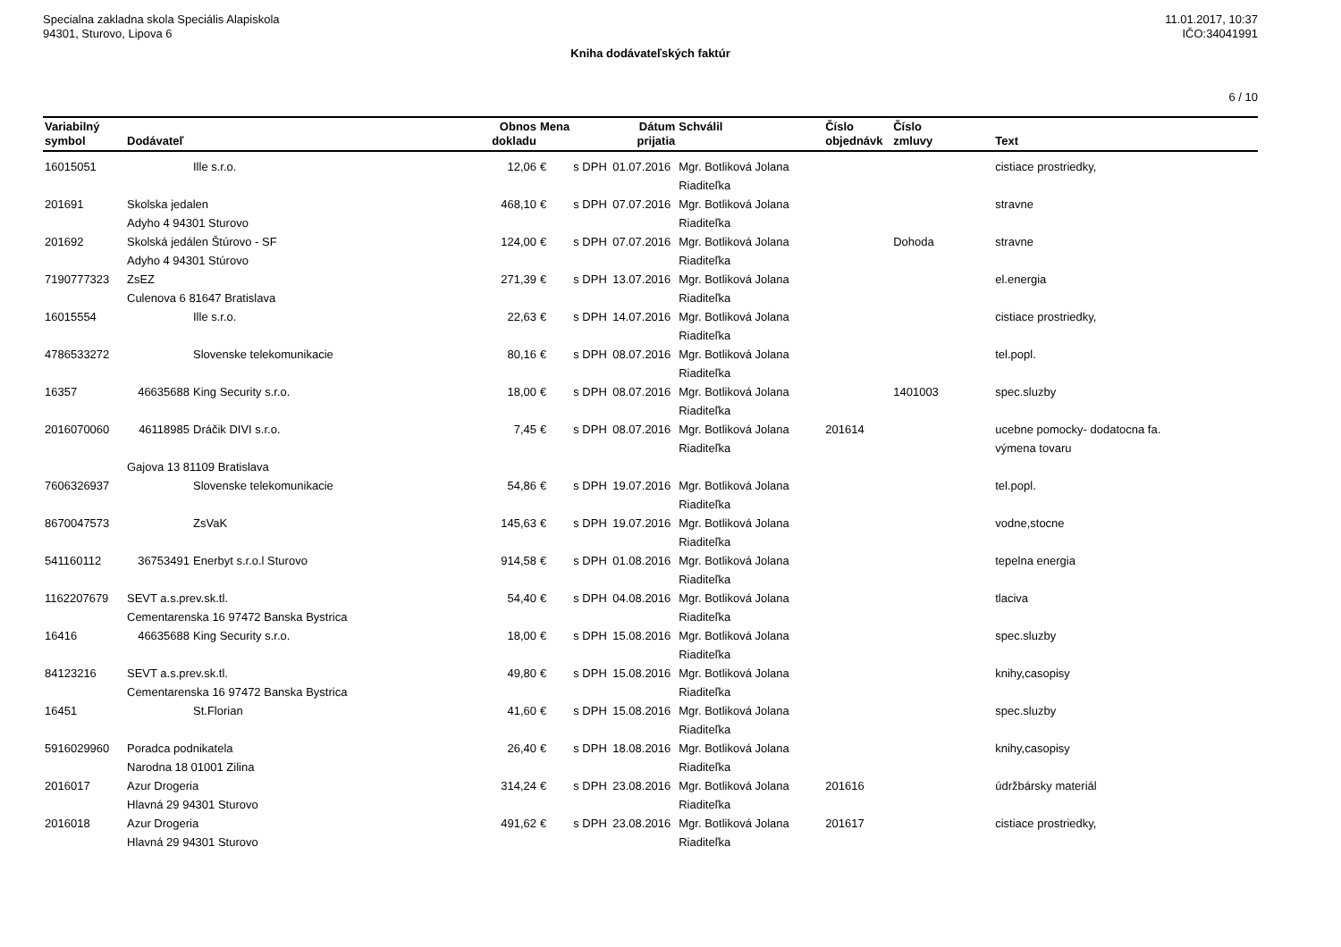Specialna zakladna skola Speciális Alapiskola
94301, Sturovo, Lipova 6
11.01.2017, 10:37
IČO:34041991
Kniha dodávateľských faktúr
6 / 10
| Variabilný symbol | Dodávateľ | | Obnos dokladu | Mena | | Dátum prijatia | Schválil | Číslo objednávk | Číslo zmluvy | Text |
| --- | --- | --- | --- | --- | --- | --- | --- | --- | --- | --- |
| 16015051 | | Ille s.r.o. | 12,06 | € | s DPH | 01.07.2016 | Mgr. Botliková Jolana Riaditeľka | | | cistiace prostriedky, |
| 201691 | Skolska jedalen Adyho 4 94301 Sturovo | | 468,10 | € | s DPH | 07.07.2016 | Mgr. Botliková Jolana Riaditeľka | | | stravne |
| 201692 | Skolská jedálen Štúrovo - SF Adyho 4 94301 Stúrovo | | 124,00 | € | s DPH | 07.07.2016 | Mgr. Botliková Jolana Riaditeľka | | Dohoda | stravne |
| 7190777323 | ZsEZ Culenova 6 81647 Bratislava | | 271,39 | € | s DPH | 13.07.2016 | Mgr. Botliková Jolana Riaditeľka | | | el.energia |
| 16015554 | | Ille s.r.o. | 22,63 | € | s DPH | 14.07.2016 | Mgr. Botliková Jolana Riaditeľka | | | cistiace prostriedky, |
| 4786533272 | | Slovenske telekomunikacie | 80,16 | € | s DPH | 08.07.2016 | Mgr. Botliková Jolana Riaditeľka | | | tel.popl. |
| 16357 | 46635688 | King Security s.r.o. | 18,00 | € | s DPH | 08.07.2016 | Mgr. Botliková Jolana Riaditeľka | | 1401003 | spec.sluzby |
| 2016070060 | 46118985 | Dráčik DIVI s.r.o. | 7,45 | € | s DPH | 08.07.2016 | Mgr. Botliková Jolana Riaditeľka | 201614 | | ucebne pomocky- dodatocna fa. výmena tovaru |
| | Gajova 13 81109 Bratislava | | | | | | | | | |
| 7606326937 | | Slovenske telekomunikacie | 54,86 | € | s DPH | 19.07.2016 | Mgr. Botliková Jolana Riaditeľka | | | tel.popl. |
| 8670047573 | | ZsVaK | 145,63 | € | s DPH | 19.07.2016 | Mgr. Botliková Jolana Riaditeľka | | | vodne,stocne |
| 541160112 | 36753491 | Enerbyt s.r.o.l Sturovo | 914,58 | € | s DPH | 01.08.2016 | Mgr. Botliková Jolana Riaditeľka | | | tepelna energia |
| 1162207679 | SEVT a.s.prev.sk.tl. Cementarenska 16 97472 Banska Bystrica | | 54,40 | € | s DPH | 04.08.2016 | Mgr. Botliková Jolana Riaditeľka | | | tlaciva |
| 16416 | 46635688 | King Security s.r.o. | 18,00 | € | s DPH | 15.08.2016 | Mgr. Botliková Jolana Riaditeľka | | | spec.sluzby |
| 84123216 | SEVT a.s.prev.sk.tl. Cementarenska 16 97472 Banska Bystrica | | 49,80 | € | s DPH | 15.08.2016 | Mgr. Botliková Jolana Riaditeľka | | | knihy,casopisy |
| 16451 | | St.Florian | 41,60 | € | s DPH | 15.08.2016 | Mgr. Botliková Jolana Riaditeľka | | | spec.sluzby |
| 5916029960 | Poradca podnikatela Narodna 18 01001 Zilina | | 26,40 | € | s DPH | 18.08.2016 | Mgr. Botliková Jolana Riaditeľka | | | knihy,casopisy |
| 2016017 | Azur Drogeria Hlavná 29 94301 Sturovo | | 314,24 | € | s DPH | 23.08.2016 | Mgr. Botliková Jolana Riaditeľka | 201616 | | údržbársky materiál |
| 2016018 | Azur Drogeria Hlavná 29 94301 Sturovo | | 491,62 | € | s DPH | 23.08.2016 | Mgr. Botliková Jolana Riaditeľka | 201617 | | cistiace prostriedky, |